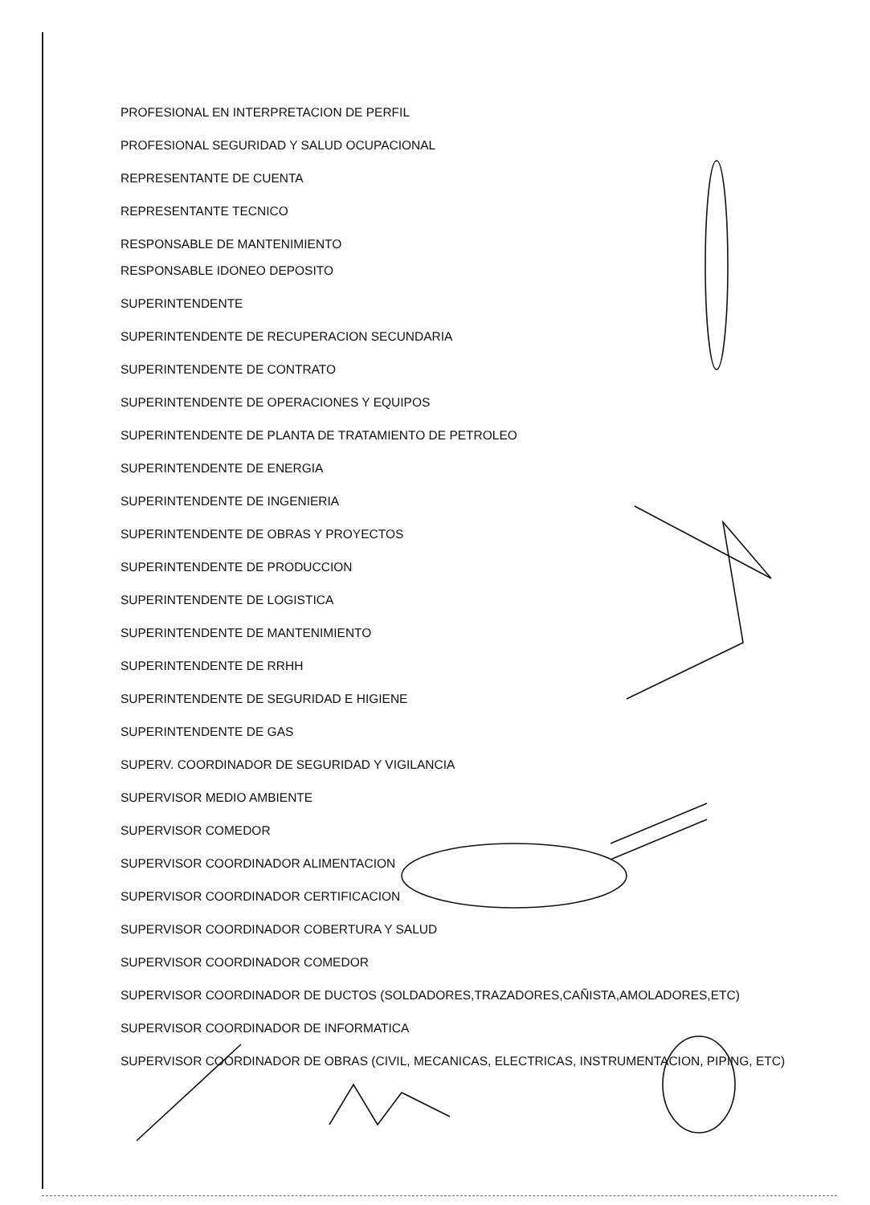PROFESIONAL EN INTERPRETACION DE PERFIL
PROFESIONAL SEGURIDAD Y SALUD OCUPACIONAL
REPRESENTANTE DE CUENTA
REPRESENTANTE TECNICO
RESPONSABLE DE MANTENIMIENTO
RESPONSABLE IDONEO DEPOSITO
SUPERINTENDENTE
SUPERINTENDENTE DE RECUPERACION SECUNDARIA
SUPERINTENDENTE DE CONTRATO
SUPERINTENDENTE DE OPERACIONES Y EQUIPOS
SUPERINTENDENTE DE PLANTA DE TRATAMIENTO DE PETROLEO
SUPERINTENDENTE DE ENERGIA
SUPERINTENDENTE DE INGENIERIA
SUPERINTENDENTE DE OBRAS Y PROYECTOS
SUPERINTENDENTE DE PRODUCCION
SUPERINTENDENTE DE LOGISTICA
SUPERINTENDENTE DE MANTENIMIENTO
SUPERINTENDENTE DE RRHH
SUPERINTENDENTE DE SEGURIDAD E HIGIENE
SUPERINTENDENTE DE GAS
SUPERV. COORDINADOR DE SEGURIDAD Y VIGILANCIA
SUPERVISOR MEDIO AMBIENTE
SUPERVISOR COMEDOR
SUPERVISOR COORDINADOR ALIMENTACION
SUPERVISOR COORDINADOR CERTIFICACION
SUPERVISOR COORDINADOR COBERTURA Y SALUD
SUPERVISOR COORDINADOR COMEDOR
SUPERVISOR COORDINADOR DE DUCTOS (SOLDADORES,TRAZADORES,CAÑISTA,AMOLADORES,ETC)
SUPERVISOR COORDINADOR DE INFORMATICA
SUPERVISOR COORDINADOR DE OBRAS (CIVIL, MECANICAS, ELECTRICAS, INSTRUMENTACION, PIPING, ETC)